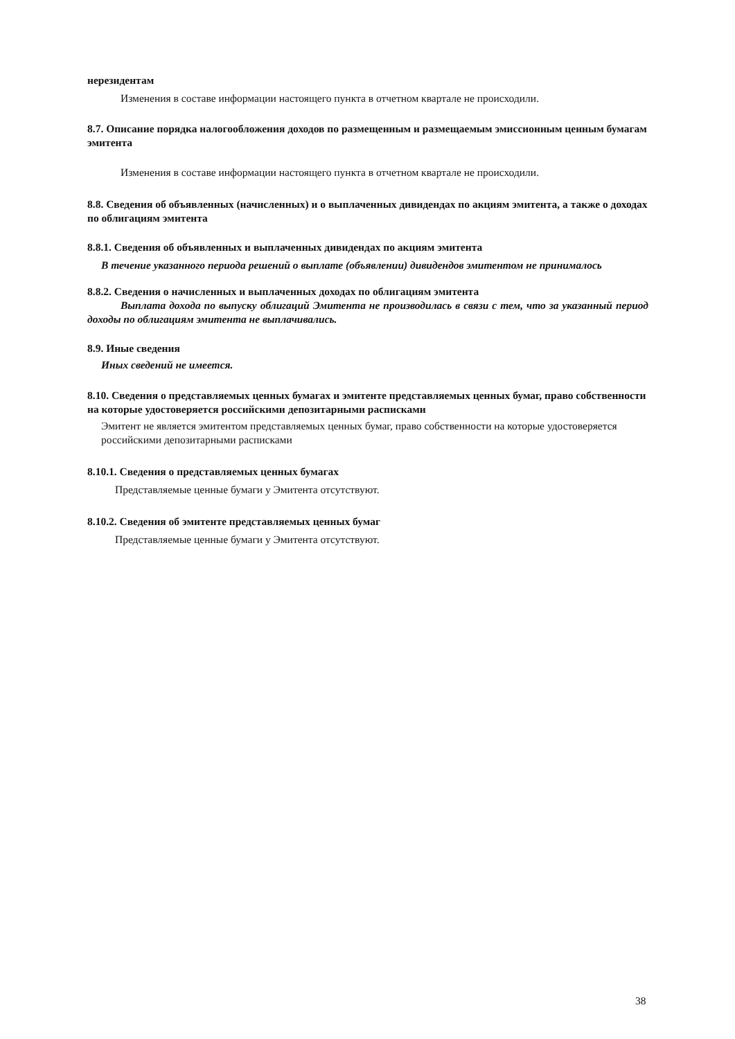нерезидентам
Изменения в составе информации настоящего пункта в отчетном квартале не происходили.
8.7. Описание порядка налогообложения доходов по размещенным и размещаемым эмиссионным ценным бумагам эмитента
Изменения в составе информации настоящего пункта в отчетном квартале не происходили.
8.8. Сведения об объявленных (начисленных) и о выплаченных дивидендах по акциям эмитента, а также о доходах по облигациям эмитента
8.8.1. Сведения об объявленных и выплаченных дивидендах по акциям эмитента
В течение указанного периода решений о выплате (объявлении) дивидендов эмитентом не принималось
8.8.2. Сведения о начисленных и выплаченных доходах по облигациям эмитента
Выплата дохода по выпуску облигаций Эмитента не производилась в связи с тем, что за указанный период доходы по облигациям эмитента не выплачивались.
8.9. Иные сведения
Иных сведений не имеется.
8.10. Сведения о представляемых ценных бумагах и эмитенте представляемых ценных бумаг, право собственности на которые удостоверяется российскими депозитарными расписками
Эмитент не является эмитентом представляемых ценных бумаг, право собственности на которые удостоверяется российскими депозитарными расписками
8.10.1. Сведения о представляемых ценных бумагах
Представляемые ценные бумаги у Эмитента отсутствуют.
8.10.2. Сведения об эмитенте представляемых ценных бумаг
Представляемые ценные бумаги у Эмитента отсутствуют.
38